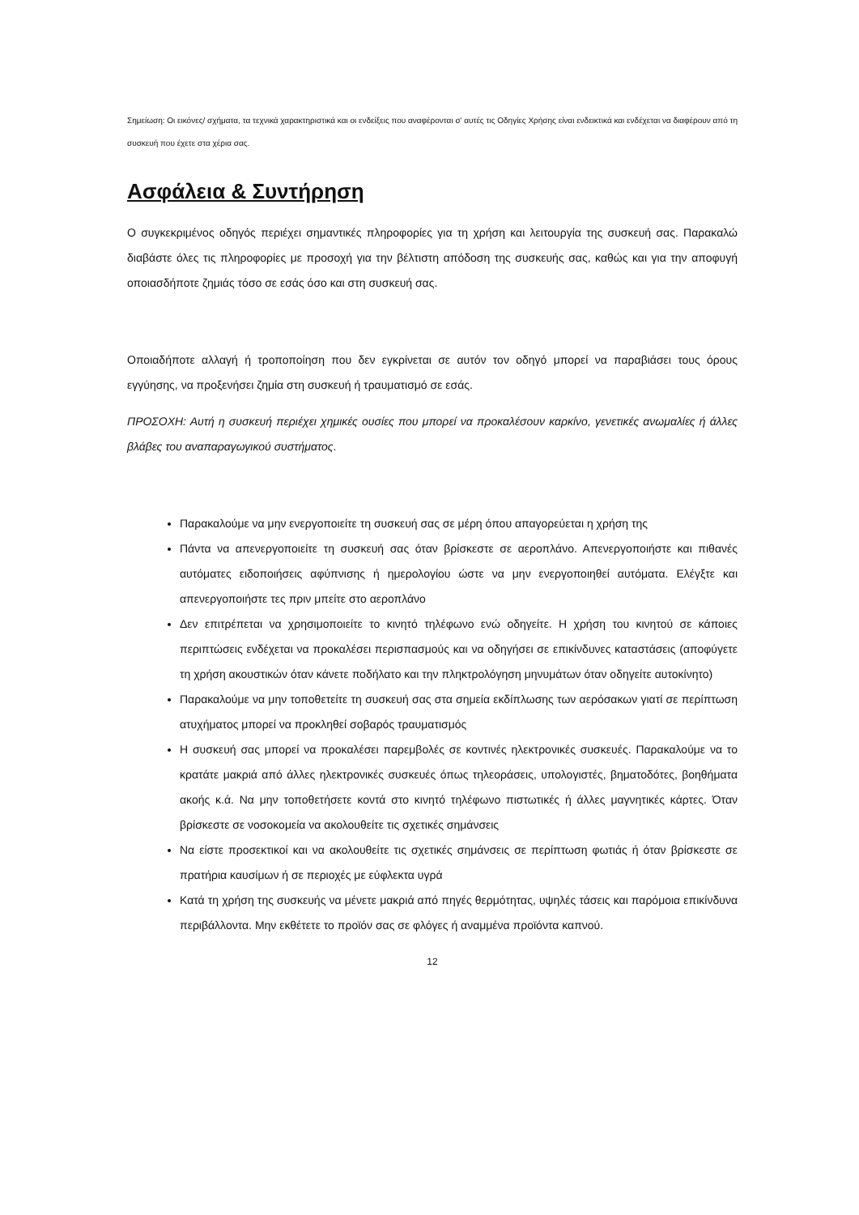Σημείωση: Οι εικόνες/ σχήματα, τα τεχνικά χαρακτηριστικά και οι ενδείξεις που αναφέρονται σ’ αυτές τις Οδηγίες Χρήσης είναι ενδεικτικά και ενδέχεται να διαφέρουν από τη συσκευή που έχετε στα χέρια σας.
Ασφάλεια & Συντήρηση
Ο συγκεκριμένος οδηγός περιέχει σημαντικές πληροφορίες για τη χρήση και λειτουργία της συσκευή σας. Παρακαλώ διαβάστε όλες τις πληροφορίες με προσοχή για την βέλτιστη απόδοση της συσκευής σας, καθώς και για την αποφυγή οποιασδήποτε ζημιάς τόσο σε εσάς όσο και στη συσκευή σας.
Οποιαδήποτε αλλαγή ή τροποποίηση που δεν εγκρίνεται σε αυτόν τον οδηγό μπορεί να παραβιάσει τους όρους εγγύησης, να προξενήσει ζημία στη συσκευή ή τραυματισμό σε εσάς.
ΠΡΟΣΟΧΗ: Αυτή η συσκευή περιέχει χημικές ουσίες που μπορεί να προκαλέσουν καρκίνο, γενετικές ανωμαλίες ή άλλες βλάβες του αναπαραγωγικού συστήματος.
Παρακαλούμε να μην ενεργοποιείτε τη συσκευή σας σε μέρη όπου απαγορεύεται η χρήση της
Πάντα να απενεργοποιείτε τη συσκευή σας όταν βρίσκεστε σε αεροπλάνο. Απενεργοποιήστε και πιθανές αυτόματες ειδοποιήσεις αφύπνισης ή ημερολογίου ώστε να μην ενεργοποιηθεί αυτόματα. Ελέγξτε και απενεργοποιήστε τες πριν μπείτε στο αεροπλάνο
Δεν επιτρέπεται να χρησιμοποιείτε το κινητό τηλέφωνο ενώ οδηγείτε. Η χρήση του κινητού σε κάποιες περιπτώσεις ενδέχεται να προκαλέσει περισπασμούς και να οδηγήσει σε επικίνδυνες καταστάσεις (αποφύγετε τη χρήση ακουστικών όταν κάνετε ποδήλατο και την πληκτρολόγηση μηνυμάτων όταν οδηγείτε αυτοκίνητο)
Παρακαλούμε να μην τοποθετείτε τη συσκευή σας στα σημεία εκδίπλωσης των αερόσακων γιατί σε περίπτωση ατυχήματος μπορεί να προκληθεί σοβαρός τραυματισμός
Η συσκευή σας μπορεί να προκαλέσει παρεμβολές σε κοντινές ηλεκτρονικές συσκευές. Παρακαλούμε να το κρατάτε μακριά από άλλες ηλεκτρονικές συσκευές όπως τηλεοράσεις, υπολογιστές, βηματοδότες, βοηθήματα ακοής κ.ά. Να μην τοποθετήσετε κοντά στο κινητό τηλέφωνο πιστωτικές ή άλλες μαγνητικές κάρτες. Όταν βρίσκεστε σε νοσοκομεία να ακολουθείτε τις σχετικές σημάνσεις
Να είστε προσεκτικοί και να ακολουθείτε τις σχετικές σημάνσεις σε περίπτωση φωτιάς ή όταν βρίσκεστε σε πρατήρια καυσίμων ή σε περιοχές με εύφλεκτα υγρά
Κατά τη χρήση της συσκευής να μένετε μακριά από πηγές θερμότητας, υψηλές τάσεις και παρόμοια επικίνδυνα περιβάλλοντα. Μην εκθέτετε το προϊόν σας σε φλόγες ή αναμμένα προϊόντα καπνού.
12